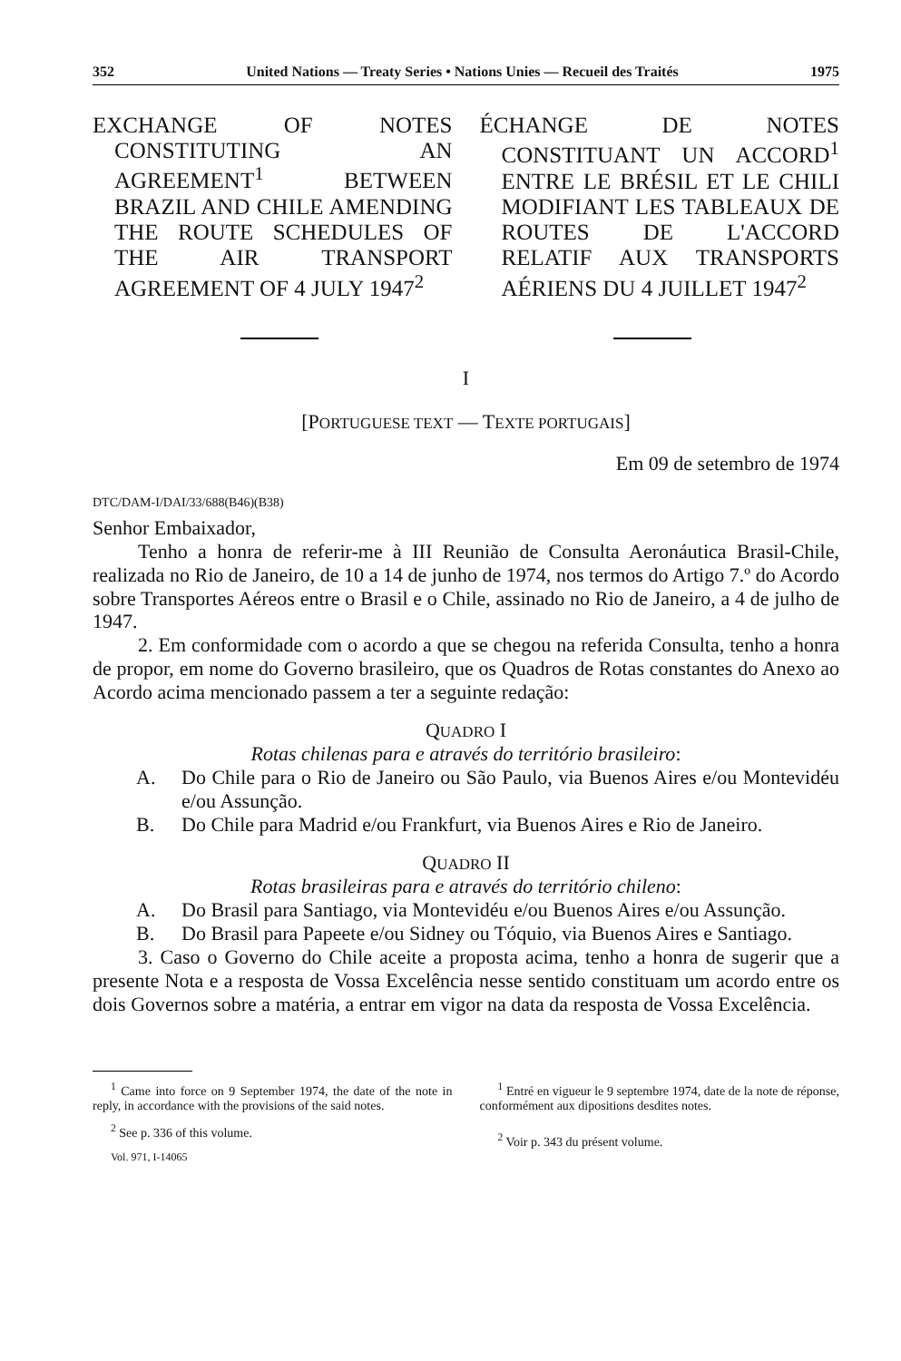352 United Nations — Treaty Series • Nations Unies — Recueil des Traités 1975
EXCHANGE OF NOTES CONSTITUTING AN AGREEMENT<sup>1</sup> BETWEEN BRAZIL AND CHILE AMENDING THE ROUTE SCHEDULES OF THE AIR TRANSPORT AGREEMENT OF 4 JULY 1947<sup>2</sup>
ÉCHANGE DE NOTES CONSTITUANT UN ACCORD<sup>1</sup> ENTRE LE BRÉSIL ET LE CHILI MODIFIANT LES TABLEAUX DE ROUTES DE L'ACCORD RELATIF AUX TRANSPORTS AÉRIENS DU 4 JUILLET 1947<sup>2</sup>
I
[PORTUGUESE TEXT — TEXTE PORTUGAIS]
Em 09 de setembro de 1974
DTC/DAM-I/DAI/33/688(B46)(B38)
Senhor Embaixador,
Tenho a honra de referir-me à III Reunião de Consulta Aeronáutica Brasil-Chile, realizada no Rio de Janeiro, de 10 a 14 de junho de 1974, nos termos do Artigo 7.º do Acordo sobre Transportes Aéreos entre o Brasil e o Chile, assinado no Rio de Janeiro, a 4 de julho de 1947.
2. Em conformidade com o acordo a que se chegou na referida Consulta, tenho a honra de propor, em nome do Governo brasileiro, que os Quadros de Rotas constantes do Anexo ao Acordo acima mencionado passem a ter a seguinte redação:
QUADRO I
Rotas chilenas para e através do território brasileiro:
A. Do Chile para o Rio de Janeiro ou São Paulo, via Buenos Aires e/ou Montevidéu e/ou Assunção.
B. Do Chile para Madrid e/ou Frankfurt, via Buenos Aires e Rio de Janeiro.
QUADRO II
Rotas brasileiras para e através do território chileno:
A. Do Brasil para Santiago, via Montevidéu e/ou Buenos Aires e/ou Assunção.
B. Do Brasil para Papeete e/ou Sidney ou Tóquio, via Buenos Aires e Santiago.
3. Caso o Governo do Chile aceite a proposta acima, tenho a honra de sugerir que a presente Nota e a resposta de Vossa Excelência nesse sentido constituam um acordo entre os dois Governos sobre a matéria, a entrar em vigor na data da resposta de Vossa Excelência.
<sup>1</sup> Came into force on 9 September 1974, the date of the note in reply, in accordance with the provisions of the said notes.
<sup>2</sup> See p. 336 of this volume.
Vol. 971, I-14065
<sup>1</sup> Entré en vigueur le 9 septembre 1974, date de la note de réponse, conformément aux dipositions desdites notes.
<sup>2</sup> Voir p. 343 du présent volume.